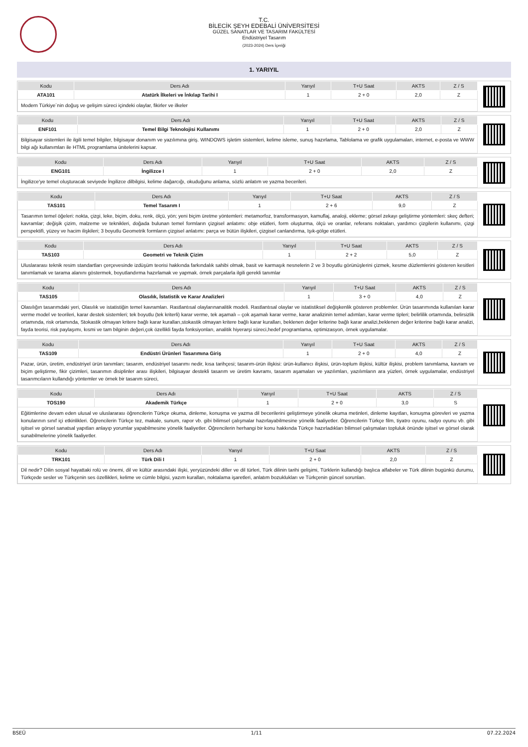T.C.
BİLECİK ŞEYH EDEBALİ ÜNİVERSİTESİ
GÜZEL SANATLAR VE TASARIM FAKÜLTESİ
Endüstriyel Tasarım
(2023-2024) Ders İçeriği
1. YARIYIL
| Kodu | Ders Adı | Yarıyıl | T+U Saat | AKTS | Z / S |
| --- | --- | --- | --- | --- | --- |
| ATA101 | Atatürk İlkeleri ve İnkılap Tarihi I | 1 | 2 + 0 | 2,0 | Z |
| Modern Türkiye´nin doğuş ve gelişim süreci içindeki olaylar, fikirler ve ilkeler | | | | | |
| Kodu | Ders Adı | Yarıyıl | T+U Saat | AKTS | Z / S |
| --- | --- | --- | --- | --- | --- |
| ENF101 | Temel Bilgi Teknolojisi Kullanımı | 1 | 2 + 0 | 2,0 | Z |
| Bilgisayar sistemleri ile ilgili temel bilgiler, bilgisayar donanım ve yazılımına giriş. WINDOWS işletim sistemleri, kelime isleme, sunuş hazırlama, Tablolama ve grafik uygulamaları, internet, e-posta ve WWW bilgi ağı kullanımları ile HTML programlama ünitelerini kapsar. | | | | | |
| Kodu | Ders Adı | Yarıyıl | T+U Saat | AKTS | Z / S |
| --- | --- | --- | --- | --- | --- |
| ENG101 | İngilizce I | 1 | 2 + 0 | 2,0 | Z |
| İngilizce'ye temel oluşturacak seviyede İngilizce dilbilgisi, kelime dağarcığı, okuduğunu anlama, sözlü anlatım ve yazma becerileri. | | | | | |
| Kodu | Ders Adı | Yarıyıl | T+U Saat | AKTS | Z / S |
| --- | --- | --- | --- | --- | --- |
| TAS101 | Temel Tasarım I | 1 | 2 + 6 | 9,0 | Z |
| Tasarımın temel öğeleri: nokta, çizgi, leke, biçim, doku, renk, ölçü, yön; yeni biçim üretme yöntemleri: metamorfoz, transformasyon, kamuflaj, analoji, ekleme; görsel zekayı geliştirme yöntemleri: skeç defteri; kavramlar; değişik çizim, malzeme ve teknikleri, doğada bulunan temel formların çizgisel anlatımı: obje etütleri, form oluşturma, ölçü ve oranlar, referans noktaları, yardımcı çizgilerin kullanımı, çizgi perspektifi, yüzey ve hacim ilişkileri; 3 boyutlu Geometrik formların çizgisel anlatımı: parça ve bütün ilişkileri, çizgisel canlandırma, Işık-gölge etütleri. | | | | | |
| Kodu | Ders Adı | Yarıyıl | T+U Saat | AKTS | Z / S |
| --- | --- | --- | --- | --- | --- |
| TAS103 | Geometri ve Teknik Çizim | 1 | 2 + 2 | 5,0 | Z |
| Uluslararası teknik resim standartları çerçevesinde izdüşüm teorisi hakkında farkındalık sahibi olmak, basit ve karmaşık nesnelerin 2 ve 3 boyutlu görünüşlerini çizmek, kesme düzlemlerini gösteren kesitleri tanımlamak ve tarama alanını göstermek, boyutlandırma hazırlamak ve yapmak. örnek parçalarla ilgili gerekli tanımlar | | | | | |
| Kodu | Ders Adı | Yarıyıl | T+U Saat | AKTS | Z / S |
| --- | --- | --- | --- | --- | --- |
| TAS105 | Olasılık, İstatistik ve Karar Analizleri | 1 | 3 + 0 | 4,0 | Z |
| Olasılığın tasarımdaki yeri, Olasılık ve istatistiğin temel kavramları. Rastlantısal olaylarınanalitik modeli. Rastlantısal olaylar ve istatistiksel değişkenlik gösteren problemler. Ürün tasarımında kullanılan karar verme model ve teorileri, karar destek sistemleri; tek boyutlu (tek kriterli) karar verme, tek aşamalı – çok aşamalı karar verme, karar analizinin temel adımları, karar verme tipleri; belirlilik ortamında, belirsizlik ortamında, risk ortamında, Stokastik olmayan kritere bağlı karar kuralları,stokastik olmayan kritere bağlı karar kuralları, beklenen değer kriterine bağlı karar analizi,beklenen değer kriterine bağlı karar analizi, fayda teorisi, risk paylaşımı, kısmi ve tam bilginin değeri,çok özellikli fayda fonksiyonları, analitik hiyerarşi süreci,hedef programlama, optimizasyon, örnek uygulamalar. | | | | | |
| Kodu | Ders Adı | Yarıyıl | T+U Saat | AKTS | Z / S |
| --- | --- | --- | --- | --- | --- |
| TAS109 | Endüstri Ürünleri Tasarımına Giriş | 1 | 2 + 0 | 4,0 | Z |
| Pazar, ürün, üretim, endüstriyel ürün tanımları; tasarım, endüstriyel tasarımı nedir, kısa tarihçesi; tasarım-ürün ilişkisi: ürün-kullanıcı ilişkisi, ürün-toplum ilişkisi, kültür ilişkisi, problem tanımlama, kavram ve biçim geliştirme, fikir çizimleri, tasarımın disiplinler arası ilişkileri, bilgisayar destekli tasarım ve üretim kavramı, tasarım aşamaları ve yazılımları, yazılımların ara yüzleri, örnek uygulamalar, endüstriyel tasarımcıların kullandığı yöntemler ve örnek bir tasarım süreci, | | | | | |
| Kodu | Ders Adı | Yarıyıl | T+U Saat | AKTS | Z / S |
| --- | --- | --- | --- | --- | --- |
| TOS190 | Akademik Türkçe | 1 | 2 + 0 | 3,0 | S |
| Eğitimlerine devam eden ulusal ve uluslararası öğrencilerin Türkçe okuma, dinleme, konuşma ve yazma dil becerilerini geliştirmeye yönelik okuma metinleri, dinleme kayıtları, konuşma görevleri ve yazma konularının sınıf içi etkinlikleri. Öğrencilerin Türkçe tez, makale, sunum, rapor vb. gibi bilimsel çalışmalar hazırlayabilmesine yönelik faaliyetler. Öğrencilerin Türkçe film, tiyatro oyunu, radyo oyunu vb. gibi işitsel ve görsel sanatsal yapıtları anlayıp yorumlar yapabilmesine yönelik faaliyetler. Öğrencilerin herhangi bir konu hakkında Türkçe hazırladıkları bilimsel çalışmaları topluluk önünde işitsel ve görsel olarak sunabilmelerine yönelik faaliyetler. | | | | | |
| Kodu | Ders Adı | Yarıyıl | T+U Saat | AKTS | Z / S |
| --- | --- | --- | --- | --- | --- |
| TRK101 | Türk Dili I | 1 | 2 + 0 | 2,0 | Z |
| Dil nedir? Dilin sosyal hayattaki rolü ve önemi, dil ve kültür arasındaki ilişki, yeryüzündeki diller ve dil türleri, Türk dilinin tarihi gelişimi, Türklerin kullandığı başlıca alfabeler ve Türk dilinin bugünkü durumu, Türkçede sesler ve Türkçenin ses özellikleri, kelime ve cümle bilgisi, yazım kuralları, noktalama işaretleri, anlatım bozuklukları ve Türkçenin güncel sorunları. | | | | | |
BSEÜ 1/11 07.22.2024